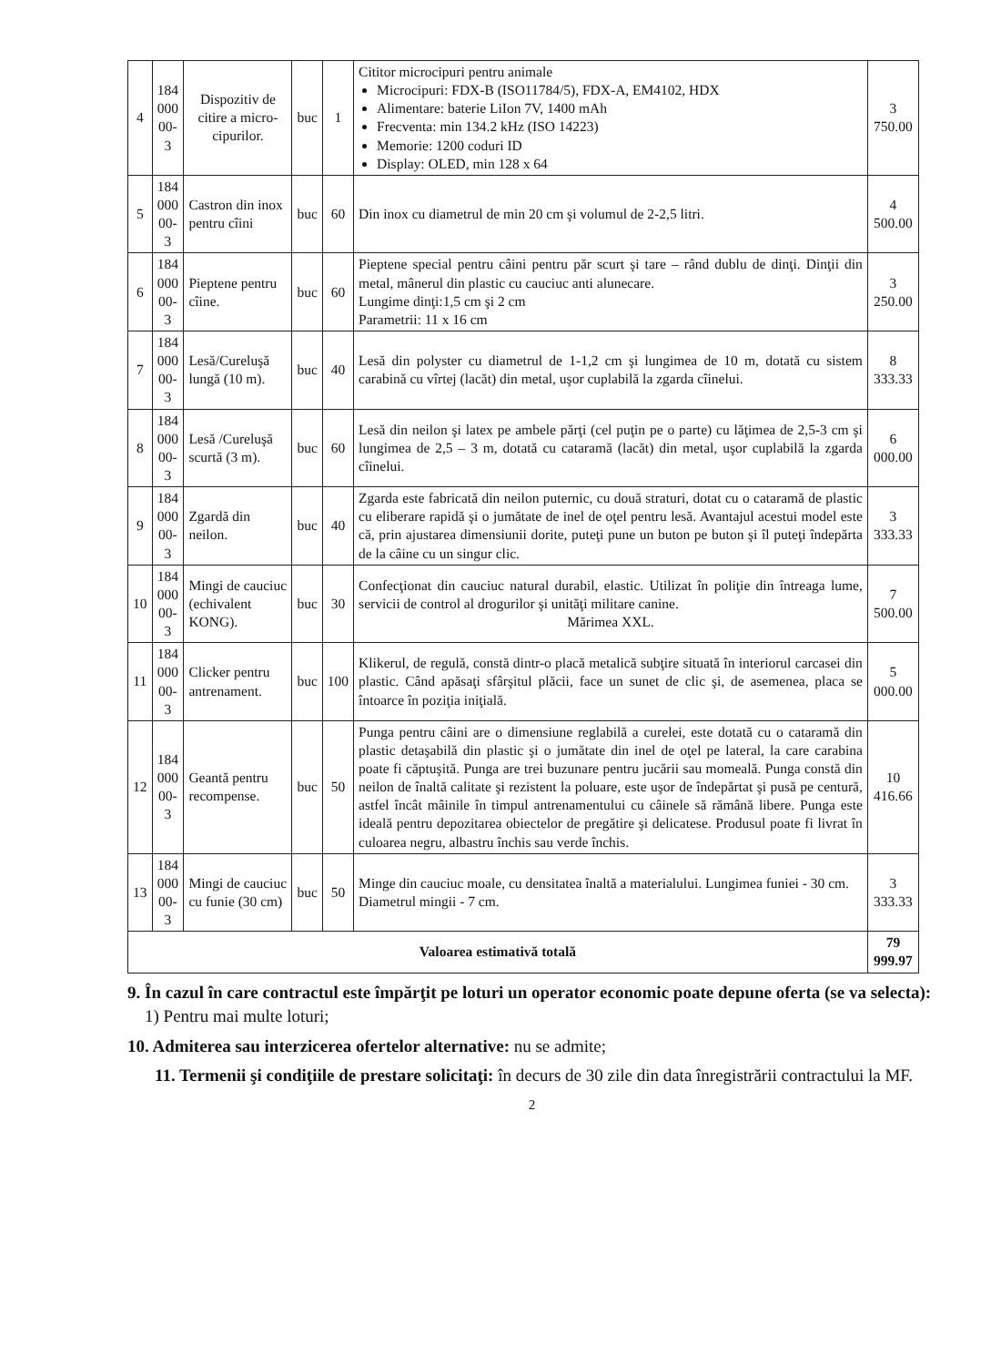| 4 | 184 000 00-3 | Dispozitiv de citire a micro-cipurilor. | buc | 1 | Cititor microcipuri pentru animale Microcipuri: FDX-B (ISO11784/5), FDX-A, EM4102, HDX Alimentare: baterie LiIon 7V, 1400 mAh Frecventa: min 134.2 kHz (ISO 14223) Memorie: 1200 coduri ID Display: OLED, min 128 x 64 | 3 750.00 |
| 5 | 184 000 00-3 | Castron din inox pentru cîini | buc | 60 | Din inox cu diametrul de min 20 cm şi volumul de 2-2,5 litri. | 4 500.00 |
| 6 | 184 000 00-3 | Pieptene pentru cîine. | buc | 60 | Pieptene special pentru câini pentru păr scurt şi tare – rând dublu de dinţi. Dinţii din metal, mânerul din plastic cu cauciuc anti alunecare. Lungime dinţi:1,5 cm şi 2 cm Parametrii: 11 x 16 cm | 3 250.00 |
| 7 | 184 000 00-3 | Lesă/Cureluşă lungă (10 m). | buc | 40 | Lesă din polyster cu diametrul de 1-1,2 cm şi lungimea de 10 m, dotată cu sistem carabină cu vîrtej (lacăt) din metal, uşor cuplabilă la zgarda cîinelui. | 8 333.33 |
| 8 | 184 000 00-3 | Lesă /Cureluşă scurtă (3 m). | buc | 60 | Lesă din neilon şi latex pe ambele părţi (cel puţin pe o parte) cu lăţimea de 2,5-3 cm şi lungimea de 2,5 – 3 m, dotată cu cataramă (lacăt) din metal, uşor cuplabilă la zgarda cîinelui. | 6 000.00 |
| 9 | 184 000 00-3 | Zgardă din neilon. | buc | 40 | Zgarda este fabricată din neilon puternic, cu două straturi, dotat cu o cataramă de plastic cu eliberare rapidă şi o jumătate de inel de oţel pentru lesă. Avantajul acestui model este că, prin ajustarea dimensiunii dorite, puteţi pune un buton pe buton şi îl puteţi îndepărta de la câine cu un singur clic. | 3 333.33 |
| 10 | 184 000 00-3 | Mingi de cauciuc (echivalent KONG). | buc | 30 | Confecţionat din cauciuc natural durabil, elastic. Utilizat în poliţie din întreaga lume, servicii de control al drogurilor şi unităţi militare canine. Mărimea XXL. | 7 500.00 |
| 11 | 184 000 00-3 | Clicker pentru antrenament. | buc | 100 | Klikerul, de regulă, constă dintr-o placă metalică subţire situată în interiorul carcasei din plastic. Când apăsaţi sfârşitul plăcii, face un sunet de clic şi, de asemenea, placa se întoarce în poziţia iniţială. | 5 000.00 |
| 12 | 184 000 00-3 | Geantă pentru recompense. | buc | 50 | Punga pentru câini are o dimensiune reglabilă a curelei, este dotată cu o cataramă din plastic detaşabilă din plastic şi o jumătate din inel de oţel pe lateral, la care carabina poate fi căptuşită. Punga are trei buzunare pentru jucării sau momeală. Punga constă din neilon de înaltă calitate şi rezistent la poluare, este uşor de îndepărtat şi pusă pe centură, astfel încât mâinile în timpul antrenamentului cu câinele să rămână libere. Punga este ideală pentru depozitarea obiectelor de pregătire şi delicatese. Produsul poate fi livrat în culoarea negru, albastru închis sau verde închis. | 10 416.66 |
| 13 | 184 000 00-3 | Mingi de cauciuc cu funie (30 cm) | buc | 50 | Minge din cauciuc moale, cu densitatea înaltă a materialului. Lungimea funiei - 30 cm. Diametrul mingii - 7 cm. | 3 333.33 |
| Valoarea estimativă totală | | | | | | 79 999.97 |
9. În cazul în care contractul este împărţit pe loturi un operator economic poate depune oferta (se va selecta):
1) Pentru mai multe loturi;
10. Admiterea sau interzicerea ofertelor alternative: nu se admite;
11. Termenii şi condiţiile de prestare solicitaţi: în decurs de 30 zile din data înregistrării contractului la MF.
2